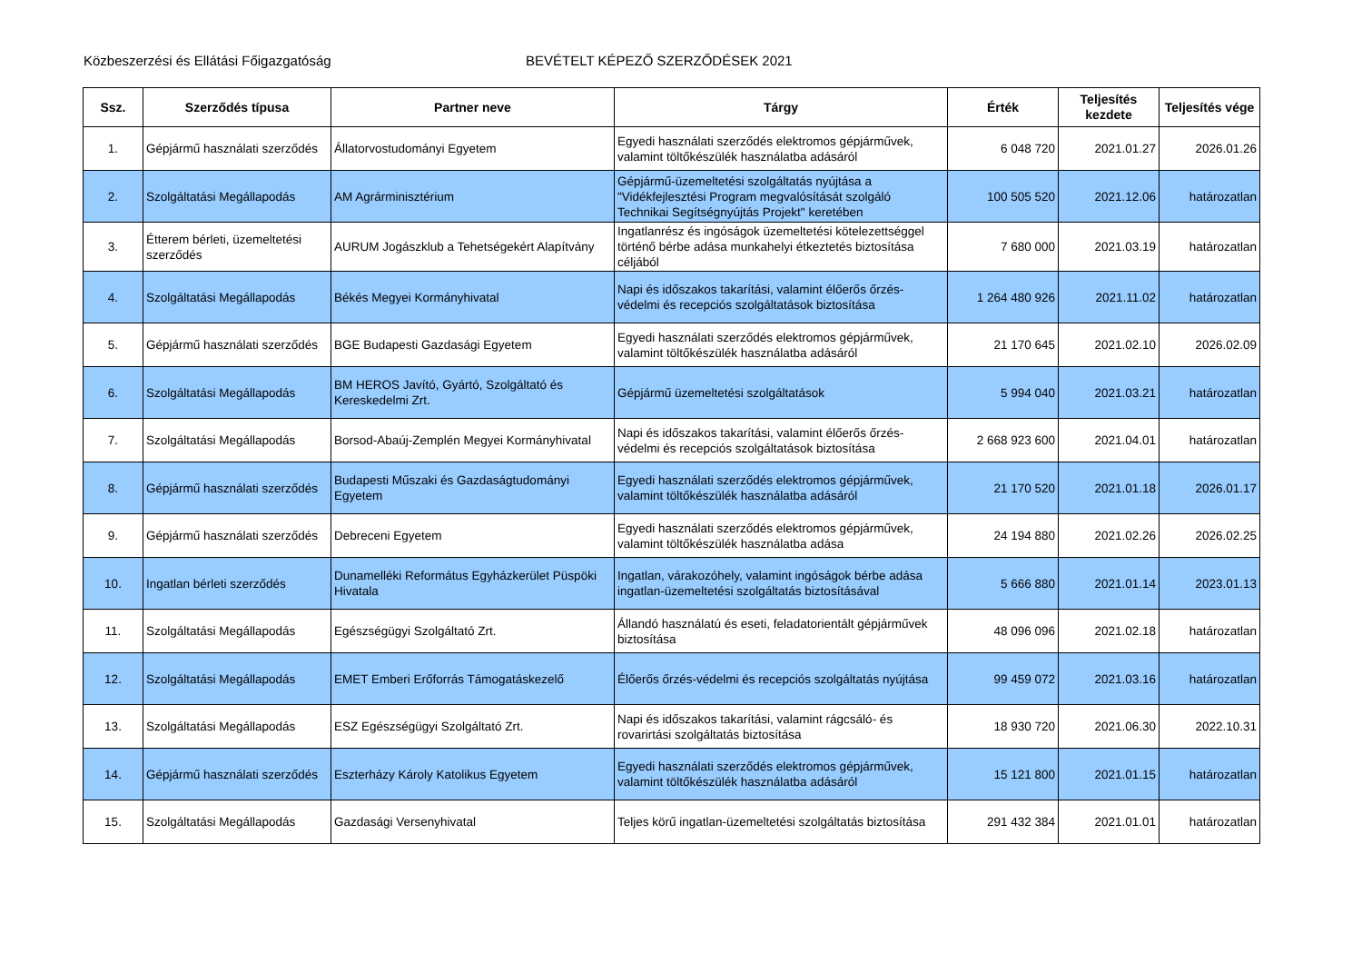Közbeszerzési és Ellátási Főigazgatóság BEVÉTELT KÉPEZŐ SZERZŐDÉSEK 2021
| Ssz. | Szerződés típusa | Partner neve | Tárgy | Érték | Teljesítés kezdete | Teljesítés vége |
| --- | --- | --- | --- | --- | --- | --- |
| 1. | Gépjármű használati szerződés | Állatorvostudományi Egyetem | Egyedi használati szerződés elektromos gépjárművek, valamint töltőkészülék használatba adásáról | 6 048 720 | 2021.01.27 | 2026.01.26 |
| 2. | Szolgáltatási Megállapodás | AM Agrárminisztérium | Gépjármű-üzemeltetési szolgáltatás nyújtása a "Vidékfejlesztési Program megvalósítását szolgáló Technikai Segítségnyújtás Projekt" keretében | 100 505 520 | 2021.12.06 | határozatlan |
| 3. | Étterem bérleti, üzemeltetési szerződés | AURUM Jogászklub a Tehetségekért Alapítvány | Ingatlanrész és ingóságok üzemeltetési kötelezettséggel történő bérbe adása munkahelyi étkeztetés biztosítása céljából | 7 680 000 | 2021.03.19 | határozatlan |
| 4. | Szolgáltatási Megállapodás | Békés Megyei Kormányhivatal | Napi és időszakos takarítási, valamint élőerős őrzés-védelmi és recepciós szolgáltatások biztosítása | 1 264 480 926 | 2021.11.02 | határozatlan |
| 5. | Gépjármű használati szerződés | BGE Budapesti Gazdasági Egyetem | Egyedi használati szerződés elektromos gépjárművek, valamint töltőkészülék használatba adásáról | 21 170 645 | 2021.02.10 | 2026.02.09 |
| 6. | Szolgáltatási Megállapodás | BM HEROS Javító, Gyártó, Szolgáltató és Kereskedelmi Zrt. | Gépjármű üzemeltetési szolgáltatások | 5 994 040 | 2021.03.21 | határozatlan |
| 7. | Szolgáltatási Megállapodás | Borsod-Abaúj-Zemplén Megyei Kormányhivatal | Napi és időszakos takarítási, valamint élőerős őrzés-védelmi és recepciós szolgáltatások biztosítása | 2 668 923 600 | 2021.04.01 | határozatlan |
| 8. | Gépjármű használati szerződés | Budapesti Műszaki és Gazdaságtudományi Egyetem | Egyedi használati szerződés elektromos gépjárművek, valamint töltőkészülék használatba adásáról | 21 170 520 | 2021.01.18 | 2026.01.17 |
| 9. | Gépjármű használati szerződés | Debreceni Egyetem | Egyedi használati szerződés elektromos gépjárművek, valamint töltőkészülék használatba adása | 24 194 880 | 2021.02.26 | 2026.02.25 |
| 10. | Ingatlan bérleti szerződés | Dunamelléki Református Egyházkerület Püspöki Hivatala | Ingatlan, várakozóhely, valamint ingóságok bérbe adása ingatlan-üzemeltetési szolgáltatás biztosításával | 5 666 880 | 2021.01.14 | 2023.01.13 |
| 11. | Szolgáltatási Megállapodás | Egészségügyi Szolgáltató Zrt. | Állandó használatú és eseti, feladatorientált gépjárművek biztosítása | 48 096 096 | 2021.02.18 | határozatlan |
| 12. | Szolgáltatási Megállapodás | EMET Emberi Erőforrás Támogatáskezelő | Élőerős őrzés-védelmi és recepciós szolgáltatás nyújtása | 99 459 072 | 2021.03.16 | határozatlan |
| 13. | Szolgáltatási Megállapodás | ESZ Egészségügyi Szolgáltató Zrt. | Napi és időszakos takarítási, valamint rágcsáló- és rovarirtási szolgáltatás biztosítása | 18 930 720 | 2021.06.30 | 2022.10.31 |
| 14. | Gépjármű használati szerződés | Eszterházy Károly Katolikus Egyetem | Egyedi használati szerződés elektromos gépjárművek, valamint töltőkészülék használatba adásáról | 15 121 800 | 2021.01.15 | határozatlan |
| 15. | Szolgáltatási Megállapodás | Gazdasági Versenyhivatal | Teljes körű ingatlan-üzemeltetési szolgáltatás biztosítása | 291 432 384 | 2021.01.01 | határozatlan |